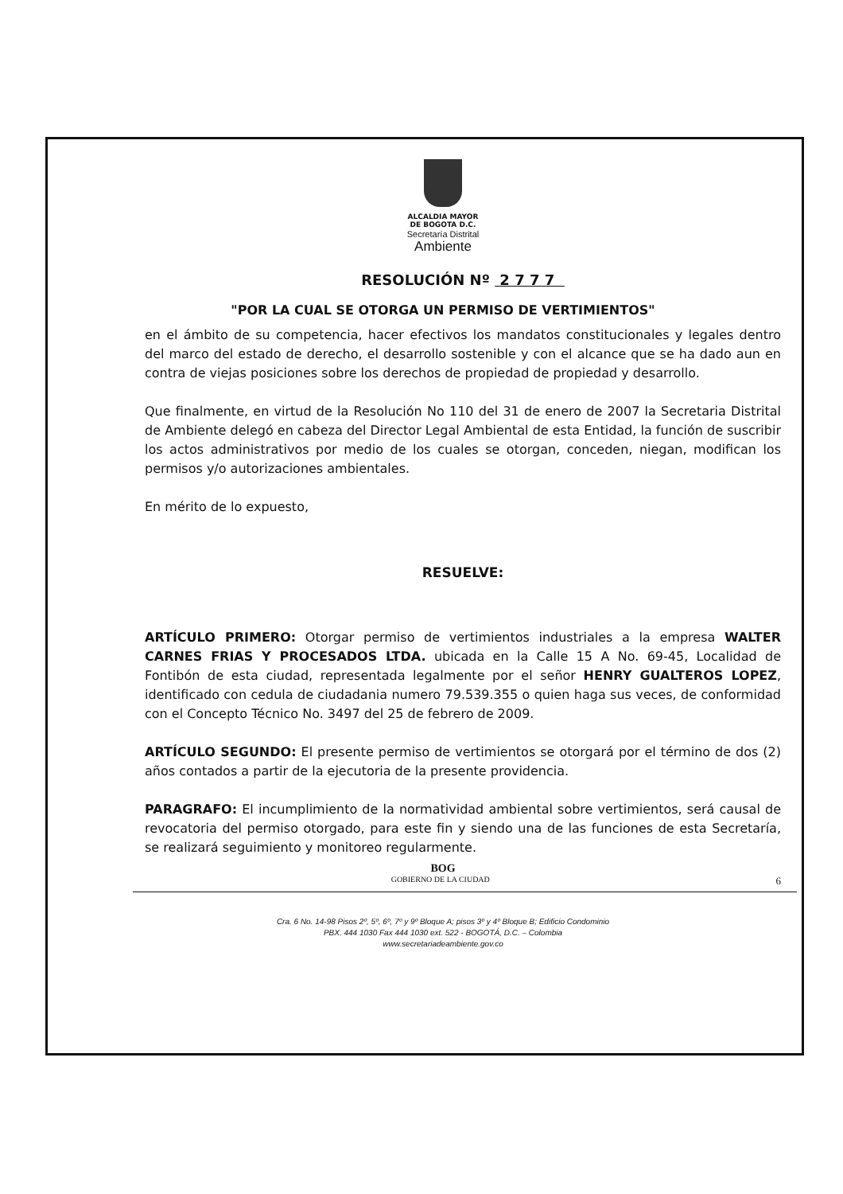ALCALDIA MAYOR
DE BOGOTA D.C.
Secretaría Distrital
Ambiente
RESOLUCIÓN Nº 2 7 7 7
"POR LA CUAL SE OTORGA UN PERMISO DE VERTIMIENTOS"
en el ámbito de su competencia, hacer efectivos los mandatos constitucionales y legales dentro del marco del estado de derecho, el desarrollo sostenible y con el alcance que se ha dado aun en contra de viejas posiciones sobre los derechos de propiedad de propiedad y desarrollo.
Que finalmente, en virtud de la Resolución No 110 del 31 de enero de 2007 la Secretaria Distrital de Ambiente delegó en cabeza del Director Legal Ambiental de esta Entidad, la función de suscribir los actos administrativos por medio de los cuales se otorgan, conceden, niegan, modifican los permisos y/o autorizaciones ambientales.
En mérito de lo expuesto,
RESUELVE:
ARTÍCULO PRIMERO: Otorgar permiso de vertimientos industriales a la empresa WALTER CARNES FRIAS Y PROCESADOS LTDA. ubicada en la Calle 15 A No. 69-45, Localidad de Fontibón de esta ciudad, representada legalmente por el señor HENRY GUALTEROS LOPEZ, identificado con cedula de ciudadania numero 79.539.355 o quien haga sus veces, de conformidad con el Concepto Técnico No. 3497 del 25 de febrero de 2009.
ARTÍCULO SEGUNDO: El presente permiso de vertimientos se otorgará por el término de dos (2) años contados a partir de la ejecutoria de la presente providencia.
PARAGRAFO: El incumplimiento de la normatividad ambiental sobre vertimientos, será causal de revocatoria del permiso otorgado, para este fin y siendo una de las funciones de esta Secretaría, se realizará seguimiento y monitoreo regularmente.
BOG
GOBIERNO DE LA CIUDAD 6
Cra. 6 No. 14-98 Pisos 2º, 5º, 6º, 7º y 9º Bloque A; pisos 3º y 4º Bloque B; Edificio Condominio
PBX. 444 1030 Fax 444 1030 ext. 522 - BOGOTÁ, D.C. – Colombia
www.secretariadeambiente.gov.co